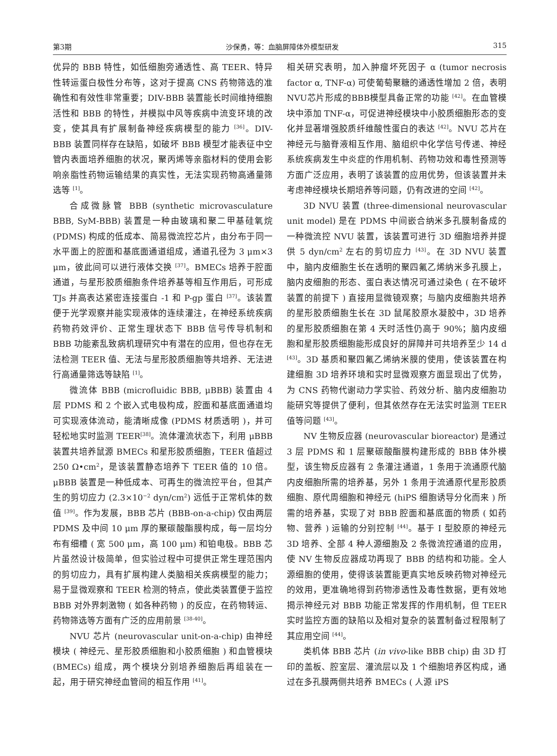第3期 沙保勇，等：血脑屏障体外模型研发 315
优异的 BBB 特性，如低细胞旁通透性、高 TEER、特异性转运蛋白极性分布等，这对于提高 CNS 药物筛选的准确性和有效性非常重要；DIV-BBB 装置能长时间维持细胞活性和 BBB 的特性，并模拟中风等疾病中流变环境的改变，使其具有扩展制备神经疾病模型的能力 <sup>[36]</sup>。DIV-BBB 装置同样存在缺陷，如破坏 BBB 模型才能表征中空管内表面培养细胞的状况，聚丙烯等亲脂材料的使用会影响亲脂性药物运输结果的真实性，无法实现药物高通量筛选等 <sup>[1]</sup>。
合成微脉管 BBB (synthetic microvasculature BBB, SyM-BBB) 装置是一种由玻璃和聚二甲基硅氧烷 (PDMS) 构成的低成本、简易微流控芯片，由分布于同一水平面上的腔面和基底面通道组成，通道孔径为 3 μm×3 μm，彼此间可以进行液体交换 <sup>[37]</sup>。BMECs 培养于腔面通道，与星形胶质细胞条件培养基等相互作用后，可形成 TJs 并高表达紧密连接蛋白 -1 和 P-gp 蛋白 <sup>[37]</sup>。该装置便于光学观察并能实现液体的连续灌注，在神经系统疾病药物药效评价、正常生理状态下 BBB 信号传导机制和 BBB 功能紊乱致病机理研究中有潜在的应用，但也存在无法检测 TEER 值、无法与星形胶质细胞等共培养、无法进行高通量筛选等缺陷 <sup>[1]</sup>。
微流体 BBB (microfluidic BBB, μBBB) 装置由 4 层 PDMS 和 2 个嵌入式电极构成，腔面和基底面通道均可实现液体流动，能清晰成像 (PDMS 材质透明 )，并可轻松地实时监测 TEER<sup>[38]</sup>。流体灌流状态下，利用 μBBB 装置共培养鼠源 BMECs 和星形胶质细胞，TEER 值超过 250 Ω•cm<sup>2</sup>，是该装置静态培养下 TEER 值的 10 倍。μBBB 装置是一种低成本、可再生的微流控平台，但其产生的剪切应力 (2.3×10<sup>−2</sup> dyn/cm<sup>2</sup>) 远低于正常机体的数值 <sup>[39]</sup>。作为发展，BBB 芯片 (BBB-on-a-chip) 仅由两层 PDMS 及中间 10 μm 厚的聚碳酸酯膜构成，每一层均分布有细槽 ( 宽 500 μm，高 100 μm) 和铂电极。BBB 芯片虽然设计极简单，但实验过程中可提供正常生理范围内的剪切应力，具有扩展构建人类脑相关疾病模型的能力；易于显微观察和 TEER 检测的特点，使此类装置便于监控 BBB 对外界刺激物 ( 如各种药物 ) 的反应，在药物转运、药物筛选等方面有广泛的应用前景 <sup>[38-40]</sup>。
NVU 芯片 (neurovascular unit-on-a-chip) 由神经模块 ( 神经元、星形胶质细胞和小胶质细胞 ) 和血管模块 (BMECs) 组成，两个模块分别培养细胞后再组装在一起，用于研究神经血管间的相互作用 <sup>[41]</sup>。
相关研究表明，加入肿瘤坏死因子 α (tumor necrosis factor α, TNF-α) 可使葡萄聚糖的通透性增加 2 倍，表明NVU芯片形成的BBB模型具备正常的功能 <sup>[42]</sup>。在血管模块中添加 TNF-α，可促进神经模块中小胶质细胞形态的变化并显著增强胶质纤维酸性蛋白的表达 <sup>[42]</sup>。NVU 芯片在神经元与脑脊液相互作用、脑组织中化学信号传递、神经系统疾病发生中炎症的作用机制、药物功效和毒性预测等方面广泛应用，表明了该装置的应用优势，但该装置并未考虑神经模块长期培养等问题，仍有改进的空间 <sup>[42]</sup>。
3D NVU 装置 (three-dimensional neurovascular unit model) 是在 PDMS 中间嵌合纳米多孔膜制备成的一种微流控 NVU 装置，该装置可进行 3D 细胞培养并提供 5 dyn/cm<sup>2</sup> 左右的剪切应力 <sup>[43]</sup>。在 3D NVU 装置中，脑内皮细胞生长在透明的聚四氟乙烯纳米多孔膜上，脑内皮细胞的形态、蛋白表达情况可通过染色 ( 在不破坏装置的前提下 ) 直接用显微镜观察；与脑内皮细胞共培养的星形胶质细胞生长在 3D 鼠尾胶原水凝胶中，3D 培养的星形胶质细胞在第 4 天时活性仍高于 90%；脑内皮细胞和星形胶质细胞能形成良好的屏障并可共培养至少 14 d <sup>[43]</sup>。3D 基质和聚四氟乙烯纳米膜的使用，使该装置在构建细胞 3D 培养环境和实时显微观察方面显现出了优势，为 CNS 药物代谢动力学实验、药效分析、脑内皮细胞功能研究等提供了便利，但其依然存在无法实时监测 TEER 值等问题 <sup>[43]</sup>。
NV 生物反应器 (neurovascular bioreactor) 是通过 3 层 PDMS 和 1 层聚碳酸酯膜构建形成的 BBB 体外模型，该生物反应器有 2 条灌注通道，1 条用于流通原代脑内皮细胞所需的培养基，另外 1 条用于流通原代星形胶质细胞、原代周细胞和神经元 (hiPS 细胞诱导分化而来 ) 所需的培养基，实现了对 BBB 腔面和基底面的物质 ( 如药物、营养 ) 运输的分别控制 <sup>[44]</sup>。基于 I 型胶原的神经元 3D 培养、全部 4 种人源细胞及 2 条微流控通道的应用，使 NV 生物反应器成功再现了 BBB 的结构和功能。全人源细胞的使用，使得该装置能更真实地反映药物对神经元的效用，更准确地得到药物渗透性及毒性数据，更有效地揭示神经元对 BBB 功能正常发挥的作用机制，但 TEER 实时监控方面的缺陷以及相对复杂的装置制备过程限制了其应用空间 <sup>[44]</sup>。
类机体 BBB 芯片 (in vivo-like BBB chip) 由 3D 打印的盖板、腔室层、灌流层以及 1 个细胞培养区构成，通过在多孔膜两侧共培养 BMECs ( 人源 iPS